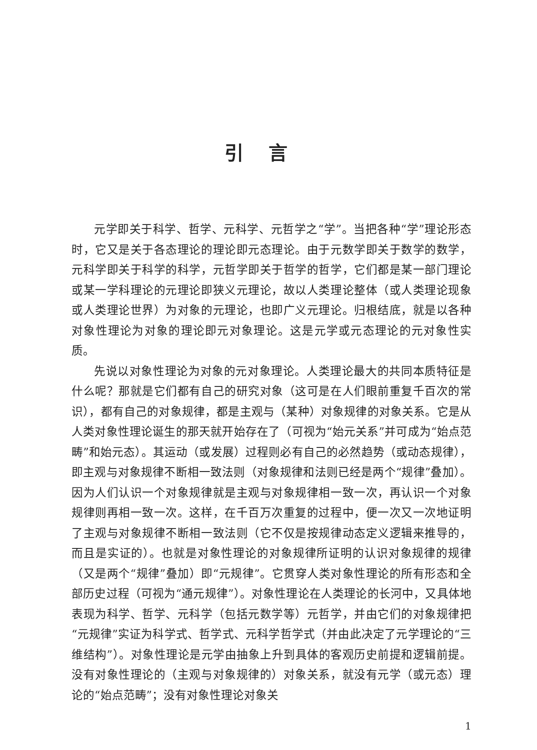引言
元学即关于科学、哲学、元科学、元哲学之“学”。当把各种“学”理论形态时，它又是关于各态理论的理论即元态理论。由于元数学即关于数学的数学，元科学即关于科学的科学，元哲学即关于哲学的哲学，它们都是某一部门理论或某一学科理论的元理论即狭义元理论，故以人类理论整体（或人类理论现象或人类理论世界）为对象的元理论，也即广义元理论。归根结底，就是以各种对象性理论为对象的理论即元对象理论。这是元学或元态理论的元对象性实质。
先说以对象性理论为对象的元对象理论。人类理论最大的共同本质特征是什么呢？那就是它们都有自己的研究对象（这可是在人们眼前重复千百次的常识），都有自己的对象规律，都是主观与（某种）对象规律的对象关系。它是从人类对象性理论诞生的那天就开始存在了（可视为“始元关系”并可成为“始点范畴”和始元态）。其运动（或发展）过程则必有自己的必然趋势（或动态规律），即主观与对象规律不断相一致法则（对象规律和法则已经是两个“规律”叠加）。因为人们认识一个对象规律就是主观与对象规律相一致一次，再认识一个对象规律则再相一致一次。这样，在千百万次重复的过程中，便一次又一次地证明了主观与对象规律不断相一致法则（它不仅是按规律动态定义逻辑来推导的，而且是实证的）。也就是对象性理论的对象规律所证明的认识对象规律的规律（又是两个“规律”叠加）即“元规律”。它贯穿人类对象性理论的所有形态和全部历史过程（可视为“通元规律”）。对象性理论在人类理论的长河中，又具体地表现为科学、哲学、元科学（包括元数学等）元哲学，并由它们的对象规律把“元规律”实证为科学式、哲学式、元科学哲学式（并由此决定了元学理论的“三维结构”）。对象性理论是元学由抽象上升到具体的客观历史前提和逻辑前提。没有对象性理论的（主观与对象规律的）对象关系，就没有元学（或元态）理论的“始点范畴”；没有对象性理论对象关
1